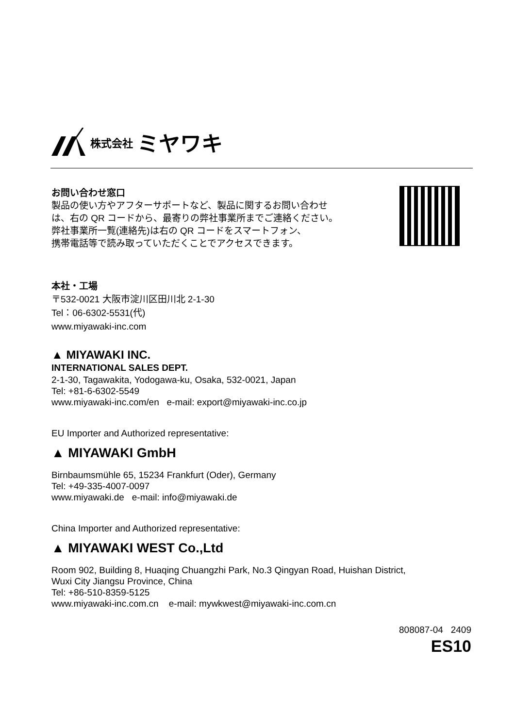株式会社 ミヤワキ
お問い合わせ窓口
製品の使い方やアフターサポートなど、製品に関するお問い合わせ
は、右の QR コードから、最寄りの弊社事業所までご連絡ください。
弊社事業所一覧(連絡先)は右の QR コードをスマートフォン、
携帯電話等で読み取っていただくことでアクセスできます。
本社・工場
〒532-0021 大阪市淀川区田川北 2-1-30
Tel：06-6302-5531(代)
www.miyawaki-inc.com
▲ MIYAWAKI INC.
INTERNATIONAL SALES DEPT.
2-1-30, Tagawakita, Yodogawa-ku, Osaka, 532-0021, Japan
Tel: +81-6-6302-5549
www.miyawaki-inc.com/en e-mail: export@miyawaki-inc.co.jp
EU Importer and Authorized representative:
▲ MIYAWAKI GmbH
Birnbaumsmühle 65, 15234 Frankfurt (Oder), Germany
Tel: +49-335-4007-0097
www.miyawaki.de e-mail: info@miyawaki.de
China Importer and Authorized representative:
▲ MIYAWAKI WEST Co.,Ltd
Room 902, Building 8, Huaqing Chuangzhi Park, No.3 Qingyan Road, Huishan District,
Wuxi City Jiangsu Province, China
Tel: +86-510-8359-5125
www.miyawaki-inc.com.cn e-mail: mywkwest@miyawaki-inc.com.cn
808087-04 2409
ES10